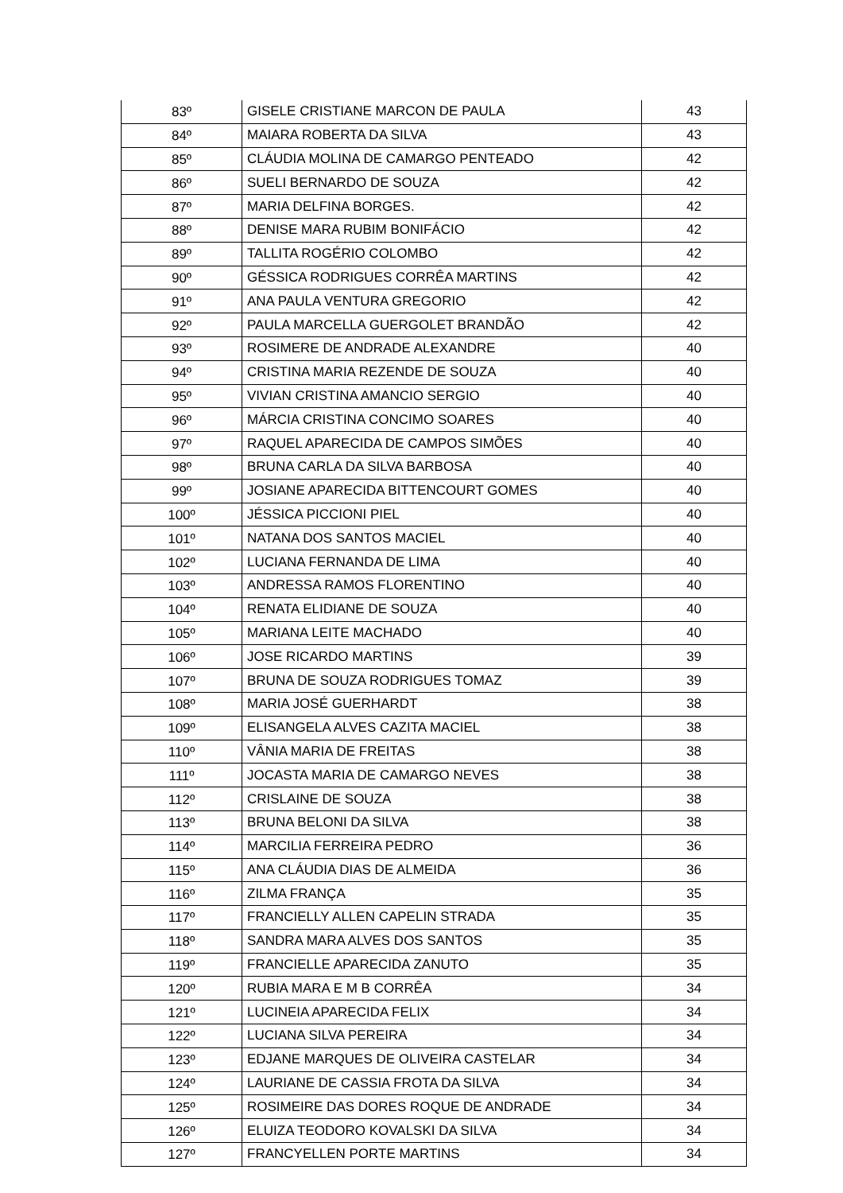| 83º | GISELE CRISTIANE MARCON DE PAULA | 43 |
| 84º | MAIARA ROBERTA DA SILVA | 43 |
| 85º | CLÁUDIA MOLINA DE CAMARGO PENTEADO | 42 |
| 86º | SUELI BERNARDO DE SOUZA | 42 |
| 87º | MARIA DELFINA BORGES. | 42 |
| 88º | DENISE MARA RUBIM BONIFÁCIO | 42 |
| 89º | TALLITA ROGÉRIO COLOMBO | 42 |
| 90º | GÉSSICA RODRIGUES CORRÊA MARTINS | 42 |
| 91º | ANA PAULA VENTURA GREGORIO | 42 |
| 92º | PAULA MARCELLA GUERGOLET BRANDÃO | 42 |
| 93º | ROSIMERE DE ANDRADE ALEXANDRE | 40 |
| 94º | CRISTINA MARIA REZENDE DE SOUZA | 40 |
| 95º | VIVIAN CRISTINA AMANCIO SERGIO | 40 |
| 96º | MÁRCIA CRISTINA CONCIMO SOARES | 40 |
| 97º | RAQUEL APARECIDA DE CAMPOS SIMÕES | 40 |
| 98º | BRUNA CARLA DA SILVA BARBOSA | 40 |
| 99º | JOSIANE APARECIDA BITTENCOURT GOMES | 40 |
| 100º | JÉSSICA PICCIONI PIEL | 40 |
| 101º | NATANA DOS SANTOS MACIEL | 40 |
| 102º | LUCIANA FERNANDA DE LIMA | 40 |
| 103º | ANDRESSA RAMOS FLORENTINO | 40 |
| 104º | RENATA ELIDIANE DE SOUZA | 40 |
| 105º | MARIANA LEITE MACHADO | 40 |
| 106º | JOSE RICARDO MARTINS | 39 |
| 107º | BRUNA DE SOUZA RODRIGUES TOMAZ | 39 |
| 108º | MARIA JOSÉ GUERHARDT | 38 |
| 109º | ELISANGELA ALVES CAZITA MACIEL | 38 |
| 110º | VÂNIA MARIA DE FREITAS | 38 |
| 111º | JOCASTA MARIA DE CAMARGO NEVES | 38 |
| 112º | CRISLAINE DE SOUZA | 38 |
| 113º | BRUNA BELONI DA SILVA | 38 |
| 114º | MARCILIA FERREIRA PEDRO | 36 |
| 115º | ANA CLÁUDIA DIAS DE ALMEIDA | 36 |
| 116º | ZILMA FRANÇA | 35 |
| 117º | FRANCIELLY ALLEN CAPELIN STRADA | 35 |
| 118º | SANDRA MARA ALVES DOS SANTOS | 35 |
| 119º | FRANCIELLE APARECIDA ZANUTO | 35 |
| 120º | RUBIA MARA E M B CORRÊA | 34 |
| 121º | LUCINEIA APARECIDA FELIX | 34 |
| 122º | LUCIANA SILVA PEREIRA | 34 |
| 123º | EDJANE MARQUES DE OLIVEIRA CASTELAR | 34 |
| 124º | LAURIANE DE CASSIA FROTA DA SILVA | 34 |
| 125º | ROSIMEIRE DAS DORES ROQUE DE ANDRADE | 34 |
| 126º | ELUIZA TEODORO KOVALSKI DA SILVA | 34 |
| 127º | FRANCYELLEN PORTE MARTINS | 34 |